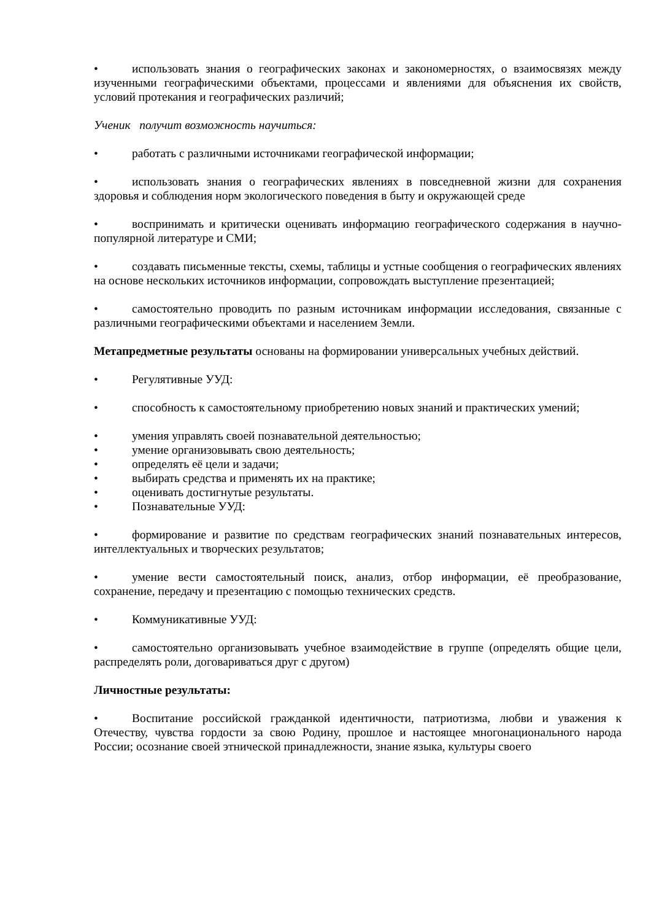• использовать знания о географических законах и закономерностях, о взаимосвязях между изученными географическими объектами, процессами и явлениями для объяснения их свойств, условий протекания и географических различий;
Ученик получит возможность научиться:
• работать с различными источниками географической информации;
• использовать знания о географических явлениях в повседневной жизни для сохранения здоровья и соблюдения норм экологического поведения в быту и окружающей среде
• воспринимать и критически оценивать информацию географического содержания в научно-популярной литературе и СМИ;
• создавать письменные тексты, схемы, таблицы и устные сообщения о географических явлениях на основе нескольких источников информации, сопровождать выступление презентацией;
• самостоятельно проводить по разным источникам информации исследования, связанные с различными географическими объектами и населением Земли.
Метапредметные результаты основаны на формировании универсальных учебных действий.
• Регулятивные УУД:
• способность к самостоятельному приобретению новых знаний и практических умений;
• умения управлять своей познавательной деятельностью;
• умение организовывать свою деятельность;
• определять её цели и задачи;
• выбирать средства и применять их на практике;
• оценивать достигнутые результаты.
• Познавательные УУД:
• формирование и развитие по средствам географических знаний познавательных интересов, интеллектуальных и творческих результатов;
• умение вести самостоятельный поиск, анализ, отбор информации, её преобразование, сохранение, передачу и презентацию с помощью технических средств.
• Коммуникативные УУД:
• самостоятельно организовывать учебное взаимодействие в группе (определять общие цели, распределять роли, договариваться друг с другом)
Личностные результаты:
• Воспитание российской гражданкой идентичности, патриотизма, любви и уважения к Отечеству, чувства гордости за свою Родину, прошлое и настоящее многонационального народа России; осознание своей этнической принадлежности, знание языка, культуры своего